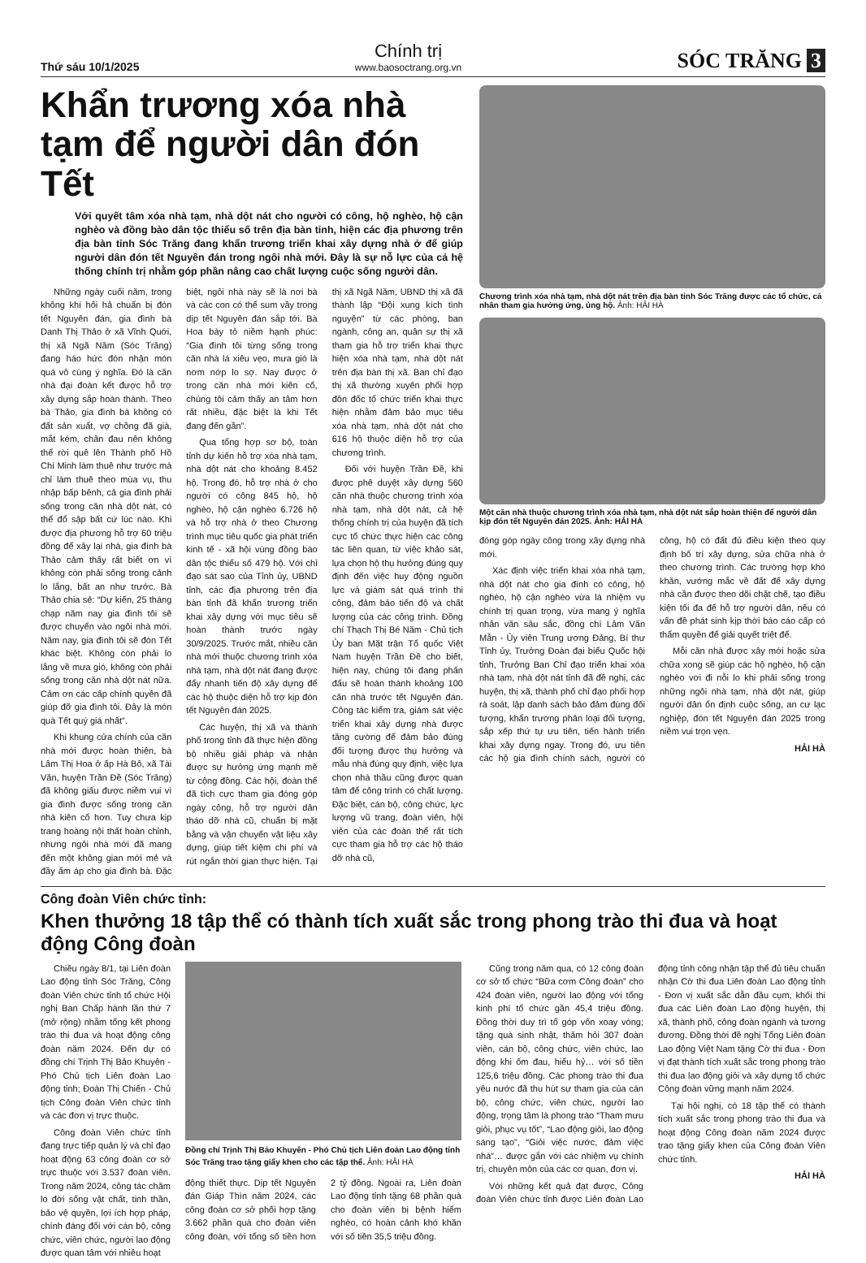Thứ sáu 10/1/2025
Chính trị
www.baosoctrang.org.vn
SÓC TRĂNG 3
Khẩn trương xóa nhà tạm để người dân đón Tết
Với quyết tâm xóa nhà tạm, nhà dột nát cho người có công, hộ nghèo, hộ cận nghèo và đồng bào dân tộc thiểu số trên địa bàn tỉnh, hiện các địa phương trên địa bàn tỉnh Sóc Trăng đang khẩn trương triển khai xây dựng nhà ở để giúp người dân đón tết Nguyên đán trong ngôi nhà mới. Đây là sự nỗ lực của cả hệ thống chính trị nhằm góp phần nâng cao chất lượng cuộc sống người dân.
Những ngày cuối năm, trong không khí hối hả chuẩn bị đón tết Nguyên đán, gia đình bà Danh Thị Thảo ở xã Vĩnh Quới, thị xã Ngã Năm (Sóc Trăng) đang háo hức đón nhận món quà vô cùng ý nghĩa. Đó là căn nhà đại đoàn kết được hỗ trợ xây dựng sắp hoàn thành. Theo bà Thảo, gia đình bà không có đất sản xuất, vợ chồng đã già, mắt kém, chân đau nên không thể rời quê lên Thành phố Hồ Chí Minh làm thuê như trước mà chỉ làm thuê theo mùa vụ, thu nhập bấp bênh, cả gia đình phải sống trong căn nhà dột nát, có thể đổ sập bất cứ lúc nào. Khi được địa phương hỗ trợ 60 triệu đồng để xây lại nhà, gia đình bà Thảo cảm thấy rất biết ơn vì không còn phải sống trong cảnh lo lắng, bất an như trước. Bà Thảo chia sẻ: “Dự kiến, 25 tháng chạp năm nay gia đình tôi sẽ được chuyển vào ngôi nhà mới. Năm nay, gia đình tôi sẽ đón Tết khác biệt. Không còn phải lo lắng về mưa gió, không còn phải sống trong căn nhà dột nát nữa. Cảm ơn các cấp chính quyền đã giúp đỡ gia đình tôi. Đây là món quà Tết quý giá nhất”.
Khi khung cửa chính của căn nhà mới được hoàn thiện, bà Lâm Thị Hoa ở ấp Hà Bô, xã Tài Văn, huyện Trần Đề (Sóc Trăng) đã không giấu được niềm vui vì gia đình được sống trong căn nhà kiên cố hơn. Tuy chưa kịp trang hoàng nội thất hoàn chỉnh, nhưng ngôi nhà mới đã mang đến một không gian mới mẻ và đầy ấm áp cho gia đình bà. Đặc biệt, ngôi nhà này sẽ là nơi bà và các con có thể sum vầy trong dịp tết Nguyên đán sắp tới. Bà Hoa bày tỏ niềm hạnh phúc: “Gia đình tôi từng sống trong căn nhà lá xiêu vẹo, mưa gió là nơm nớp lo sợ. Nay được ở trong căn nhà mới kiên cố, chúng tôi cảm thấy an tâm hơn rất nhiều, đặc biệt là khi Tết đang đến gần”.
Qua tổng hợp sơ bộ, toàn tỉnh dự kiến hỗ trợ xóa nhà tạm, nhà dột nát cho khoảng 8.452 hộ. Trong đó, hỗ trợ nhà ở cho người có công 845 hộ, hộ nghèo, hộ cận nghèo 6.726 hộ và hỗ trợ nhà ở theo Chương trình mục tiêu quốc gia phát triển kinh tế - xã hội vùng đồng bào dân tộc thiểu số 479 hộ. Với chỉ đạo sát sao của Tỉnh ủy, UBND tỉnh, các địa phương trên địa bàn tỉnh đã khẩn trương triển khai xây dựng với mục tiêu sẽ hoàn thành trước ngày 30/9/2025. Trước mắt, nhiều căn nhà mới thuộc chương trình xóa nhà tạm, nhà dột nát đang được đẩy nhanh tiến độ xây dựng để các hộ thuộc diện hỗ trợ kịp đón tết Nguyên đán 2025.
Các huyện, thị xã và thành phố trong tỉnh đã thực hiện đồng bộ nhiều giải pháp và nhận được sự hưởng ứng mạnh mẽ từ cộng đồng. Các hội, đoàn thể đã tích cực tham gia đóng góp ngày công, hỗ trợ người dân tháo dỡ nhà cũ, chuẩn bị mặt bằng và vận chuyển vật liệu xây dựng, giúp tiết kiệm chi phí và rút ngắn thời gian thực hiện. Tại thị xã Ngã Năm, UBND thị xã đã thành lập “Đội xung kích tình nguyện” từ các phòng, ban ngành, công an, quân sự thị xã tham gia hỗ trợ triển khai thực hiện xóa nhà tạm, nhà dột nát trên địa bàn thị xã. Ban chỉ đạo thị xã thường xuyên phối hợp đôn đốc tổ chức triển khai thực hiện nhằm đảm bảo mục tiêu xóa nhà tạm, nhà dột nát cho 616 hộ thuộc diện hỗ trợ của chương trình.
Đối với huyện Trần Đề, khi được phê duyệt xây dựng 560 căn nhà thuộc chương trình xóa nhà tạm, nhà dột nát, cả hệ thống chính trị của huyện đã tích cực tổ chức thực hiện các công tác liên quan, từ việc khảo sát, lựa chọn hộ thụ hưởng đúng quy định đến việc huy động nguồn lực và giám sát quá trình thi công, đảm bảo tiến độ và chất lượng của các công trình. Đồng chí Thạch Thị Bé Năm - Chủ tịch Ủy ban Mặt trận Tổ quốc Việt Nam huyện Trần Đề cho biết, hiện nay, chúng tôi đang phấn đấu sẽ hoàn thành khoảng 100 căn nhà trước tết Nguyên đán. Công tác kiểm tra, giám sát việc triển khai xây dựng nhà được tăng cường để đảm bảo đúng đối tượng được thụ hưởng và mẫu nhà đúng quy định, việc lựa chọn nhà thầu cũng được quan tâm để công trình có chất lượng. Đặc biệt, cán bộ, công chức, lực lượng vũ trang, đoàn viên, hội viên của các đoàn thể rất tích cực tham gia hỗ trợ các hộ tháo dỡ nhà cũ,
Chương trình xóa nhà tạm, nhà dột nát trên địa bàn tỉnh Sóc Trăng được các tổ chức, cá nhân tham gia hưởng ứng, ủng hộ. Ảnh: HẢI HÀ
Một căn nhà thuộc chương trình xóa nhà tạm, nhà dột nát sắp hoàn thiện để người dân kịp đón tết Nguyên đán 2025. Ảnh: HẢI HÀ
đóng góp ngày công trong xây dựng nhà mới.
Xác định việc triển khai xóa nhà tạm, nhà dột nát cho gia đình có công, hộ nghèo, hộ cận nghèo vừa là nhiệm vụ chính trị quan trọng, vừa mang ý nghĩa nhân văn sâu sắc, đồng chí Lâm Văn Mẫn - Ủy viên Trung ương Đảng, Bí thư Tỉnh ủy, Trưởng Đoàn đại biểu Quốc hội tỉnh, Trưởng Ban Chỉ đạo triển khai xóa nhà tạm, nhà dột nát tỉnh đã đề nghị, các huyện, thị xã, thành phố chỉ đạo phối hợp rà soát, lập danh sách bảo đảm đúng đối tượng, khẩn trương phân loại đối tượng, sắp xếp thứ tự ưu tiên, tiến hành triển khai xây dựng ngay. Trong đó, ưu tiên các hộ gia đình chính sách, người có công, hộ có đất đủ điều kiện theo quy định bố trí xây dựng, sửa chữa nhà ở theo chương trình. Các trường hợp khó khăn, vướng mắc về đất để xây dựng nhà cần được theo dõi chặt chẽ, tạo điều kiện tối đa để hỗ trợ người dân, nếu có vấn đề phát sinh kịp thời báo cáo cấp có thẩm quyền để giải quyết triệt để.
Mỗi căn nhà được xây mới hoặc sửa chữa xong sẽ giúp các hộ nghèo, hộ cận nghèo vơi đi nỗi lo khi phải sống trong những ngôi nhà tạm, nhà dột nát, giúp người dân ổn định cuộc sống, an cư lạc nghiệp, đón tết Nguyên đán 2025 trong niềm vui trọn vẹn.
HẢI HÀ
Công đoàn Viên chức tỉnh:
Khen thưởng 18 tập thể có thành tích xuất sắc trong phong trào thi đua và hoạt động Công đoàn
Chiều ngày 8/1, tại Liên đoàn Lao động tỉnh Sóc Trăng, Công đoàn Viên chức tỉnh tổ chức Hội nghị Ban Chấp hành lần thứ 7 (mở rộng) nhằm tổng kết phong trào thi đua và hoạt động công đoàn năm 2024. Đến dự có đồng chí Trịnh Thị Bảo Khuyên - Phó Chủ tịch Liên đoàn Lao động tỉnh; Đoàn Thị Chiến - Chủ tịch Công đoàn Viên chức tỉnh và các đơn vị trực thuộc.
Công đoàn Viên chức tỉnh đang trực tiếp quản lý và chỉ đạo hoạt động 63 công đoàn cơ sở trực thuộc với 3.537 đoàn viên. Trong năm 2024, công tác chăm lo đời sống vật chất, tinh thần, bảo vệ quyền, lợi ích hợp pháp, chính đáng đối với cán bộ, công chức, viên chức, người lao động được quan tâm với nhiều hoạt
Đồng chí Trịnh Thị Bảo Khuyên - Phó Chủ tịch Liên đoàn Lao động tỉnh Sóc Trăng trao tặng giấy khen cho các tập thể. Ảnh: HẢI HÀ
động thiết thực. Dịp tết Nguyên đán Giáp Thìn năm 2024, các công đoàn cơ sở phối hợp tặng 3.662 phần quà cho đoàn viên công đoàn, với tổng số tiền hơn 2 tỷ đồng. Ngoài ra, Liên đoàn Lao động tỉnh tặng 68 phần quà cho đoàn viên bị bệnh hiểm nghèo, có hoàn cảnh khó khăn với số tiền 35,5 triệu đồng.
Cũng trong năm qua, có 12 công đoàn cơ sở tổ chức “Bữa cơm Công đoàn” cho 424 đoàn viên, người lao động với tổng kinh phí tổ chức gần 45,4 triệu đồng. Đồng thời duy trì tổ góp vốn xoay vòng; tặng quà sinh nhật, thăm hỏi 307 đoàn viên, cán bộ, công chức, viên chức, lao động khi ốm đau, hiếu hỷ… với số tiền 125,6 triệu đồng. Các phong trào thi đua yêu nước đã thu hút sự tham gia của cán bộ, công chức, viên chức, người lao động, trọng tâm là phong trào “Tham mưu giỏi, phục vụ tốt”, “Lao động giỏi, lao động sáng tạo”, “Giỏi việc nước, đảm việc nhà”… được gắn với các nhiệm vụ chính trị, chuyên môn của các cơ quan, đơn vị.
Với những kết quả đạt được, Công đoàn Viên chức tỉnh được Liên đoàn Lao động tỉnh công nhận tập thể đủ tiêu chuẩn nhận Cờ thi đua Liên đoàn Lao động tỉnh - Đơn vị xuất sắc dẫn đầu cụm, khối thi đua các Liên đoàn Lao động huyện, thị xã, thành phố, công đoàn ngành và tương đương. Đồng thời đề nghị Tổng Liên đoàn Lao động Việt Nam tặng Cờ thi đua - Đơn vị đạt thành tích xuất sắc trong phong trào thi đua lao động giỏi và xây dựng tổ chức Công đoàn vững mạnh năm 2024.
Tại hội nghị, có 18 tập thể có thành tích xuất sắc trong phong trào thi đua và hoạt động Công đoàn năm 2024 được trao tặng giấy khen của Công đoàn Viên chức tỉnh.
HẢI HÀ